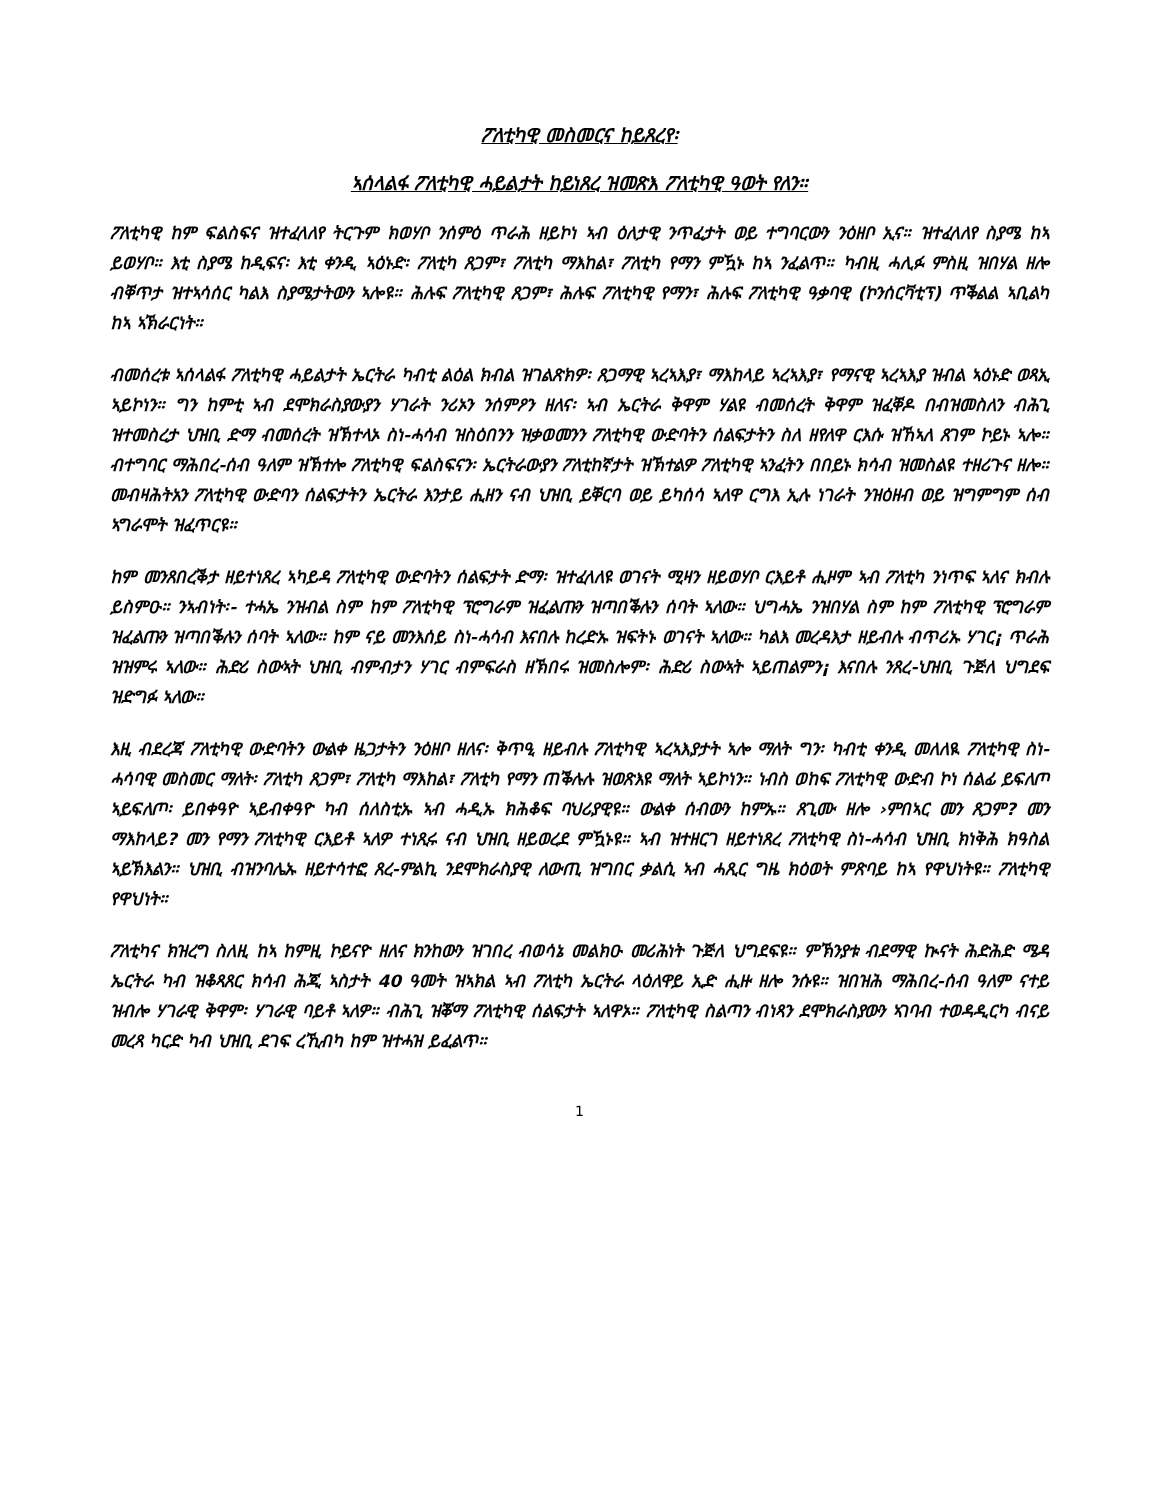ፖለቲካዊ መስመርና ከይጸረየ፡
ኣሰላልፋ ፖለቲካዊ ሓይልታት ከይነጸረ ዝመጽእ ፖለቲካዊ ዓወት የለን።
ፖለቲካዊ ከም ፍልስፍና ዝተፈላለየ ትርጉም ክወሃቦ ንሰምዕ ጥራሕ ዘይኮነ ኣብ ዕለታዊ ንጥፈታት ወይ ተግባርውን ንዕዘቦ ኢና። ዝተፈላለየ ስያሜ ከኣ ይወሃቦ። እቲ ስያሜ ከዲፍና፡ እቲ ቀንዲ ኣዕኑድ፡ ፖለቲካ ጸጋም፣ ፖለቲካ ማእከል፣ ፖለቲካ የማን ምዃኑ ከኣ ንፈልጥ። ካብዚ ሓሊፉ ምስዚ ዝበሃል ዘሎ ብቐጥታ ዝተኣሳሰር ካልእ ስያሜታትውን ኣሎዩ። ሕሉፍ ፖለቲካዊ ጸጋም፣ ሕሉፍ ፖለቲካዊ የማን፣ ሕሉፍ ፖለቲካዊ ዓቃባዊ (ኮንሰርቫቲፕ) ጥቕልል ኣቢልካ ከኣ ኣኽራርነት።
ብመሰረቱ ኣሰላልፋ ፖለቲካዊ ሓይልታት ኤርትራ ካብቲ ልዕል ክብል ዝገልጽክዎ፡ ጸጋማዊ ኣረኣእያ፣ ማእከላይ ኣረኣእያ፣ የማናዊ ኣረኣእያ ዝብል ኣዕኑድ ወጻኢ ኣይኮነን። ግን ከምቲ ኣብ ደሞክራስያውያን ሃገራት ንሪኦን ንሰምዖን ዘለና፡ ኣብ ኤርትራ ቅዋም ሃልዩ ብመሰረት ቅዋም ዝፈቐዶ በብዝመስለን ብሕጊ ዝተመስረታ ህዝቢ ድማ ብመሰረት ዝኽተላኦ ስነ-ሓሳብ ዝስዕበንን ዝቃወመንን ፖለቲካዊ ውድባትን ሰልፍታትን ስለ ዘየለዋ ርእሱ ዝኸኣለ ጸገም ኮይኑ ኣሎ። ብተግባር ማሕበረ-ሰብ ዓለም ዝኽተሎ ፖለቲካዊ ፍልስፍናን፡ ኤርትራውያን ፖለቲከኛታት ዝኽተልዎ ፖለቲካዊ ኣንፈትን በበይኑ ክሳብ ዝመስልዩ ተዘሪጉና ዘሎ። መብዛሕትአን ፖለቲካዊ ውድባን ሰልፍታትን ኤርትራ እንታይ ሒዘን ናብ ህዝቢ ይቐርባ ወይ ይካሰሳ ኣለዋ ርግእ ኢሉ ነገራት ንዝዕዘብ ወይ ዝግምግም ሰብ ኣግራሞት ዝፈጥርዩ።
ከም መንጸበረቕታ ዘይተነጸረ ኣካይዳ ፖለቲካዊ ውድባትን ሰልፍታት ድማ፡ ዝተፈላለዩ ወገናት ሚዛን ዘይወሃቦ ርእይቶ ሒዞም ኣብ ፖለቲካ ንነጥፍ ኣለና ክብሉ ይስምዑ። ንኣብነት፡- ተሓኤ ንዝብል ስም ከም ፖለቲካዊ ፕሮግራም ዝፈልጡን ዝጣበቕሉን ሰባት ኣለው። ህግሓኤ ንዝበሃል ስም ከም ፖለቲካዊ ፕሮግራም ዝፈልጡን ዝጣበቕሉን ሰባት ኣለው። ከም ናይ መንእሰይ ስነ-ሓሳብ እናበሉ ከረድኡ ዝፍትኑ ወገናት ኣለው። ካልእ መረዳእታ ዘይብሉ ብጥሪኡ ሃገር¡ ጥራሕ ዝዝምሩ ኣለው። ሕድሪ ስውኣት ህዝቢ ብምብታን ሃገር ብምፍራስ ዘኽበሩ ዝመስሎም፡ ሕድሪ ስውኣት ኣይጠልምን¡ እናበሉ ንጸረ-ህዝቢ ጉጅለ ህግደፍ ዝድግፉ ኣለው።
እዚ ብደረጃ ፖለቲካዊ ውድባትን ውልቀ ዜጋታትን ንዕዘቦ ዘለና፡ ቅጥዒ ዘይብሉ ፖለቲካዊ ኣረኣእያታት ኣሎ ማለት ግን፡ ካብቲ ቀንዲ መለለዪ ፖለቲካዊ ስነ-ሓሳባዊ መስመር ማለት፡ ፖለቲካ ጸጋም፣ ፖለቲካ ማእከል፣ ፖለቲካ የማን ጠቕሉሉ ዝወጽእዩ ማለት ኣይኮነን። ነብስ ወከፍ ፖለቲካዊ ውድብ ኮነ ሰልፊ ይፍለጦ ኣይፍለጦ፡ ይበቀዓዮ ኣይብቀዓዮ ካብ ሰለስቲኡ ኣብ ሓዲኡ ክሕቆፍ ባህሪያዊዩ። ውልቀ ሰብውን ከምኡ። ጸጊሙ ዘሎ ›ምበኣር መን ጸጋም? መን ማእከላይ? መን የማን ፖለቲካዊ ርእይቶ ኣለዎ ተነጺሩ ናብ ህዝቢ ዘይወረደ ምዃኑዩ። ኣብ ዝተዘርገ ዘይተነጸረ ፖለቲካዊ ስነ-ሓሳብ ህዝቢ ክነቅሕ ክዓስል ኣይኽእልን። ህዝቢ ብዝንባሌኡ ዘይተሳተፎ ጸረ-ምልኪ ንደሞክራስያዊ ለውጢ ዝግበር ቃልሲ ኣብ ሓጺር ግዜ ክዕወት ምጽባይ ከኣ የዋህነትዩ። ፖለቲካዊ የዋህነት።
ፖለቲካና ክዝረግ ስለዚ ከኣ ከምዚ ኮይናዮ ዘለና ክንከውን ዝገበረ ብወሳኔ መልክዑ መሪሕነት ጉጅለ ህግደፍዩ። ምኽንያቱ ብደማዊ ኲናት ሕድሕድ ሜዳ ኤርትራ ካብ ዝቆጻጸር ክሳብ ሕጂ ኣስታት 40 ዓመት ዝኣክል ኣብ ፖለቲካ ኤርትራ ላዕለዋይ ኢድ ሒዙ ዘሎ ንሱዩ። ዝበዝሕ ማሕበረ-ሰብ ዓለም ናተይ ዝብሎ ሃገራዊ ቅዋም፡ ሃገራዊ ባይቶ ኣለዎ። ብሕጊ ዝቖማ ፖለቲካዊ ሰልፍታት ኣለዋኦ። ፖለቲካዊ ስልጣን ብነጻን ደሞክራስያውን ኣገባብ ተወዳዲርካ ብናይ መረጻ ካርድ ካብ ህዝቢ ደገፍ ረኺብካ ከም ዝተሓዝ ይፈልጥ።
1